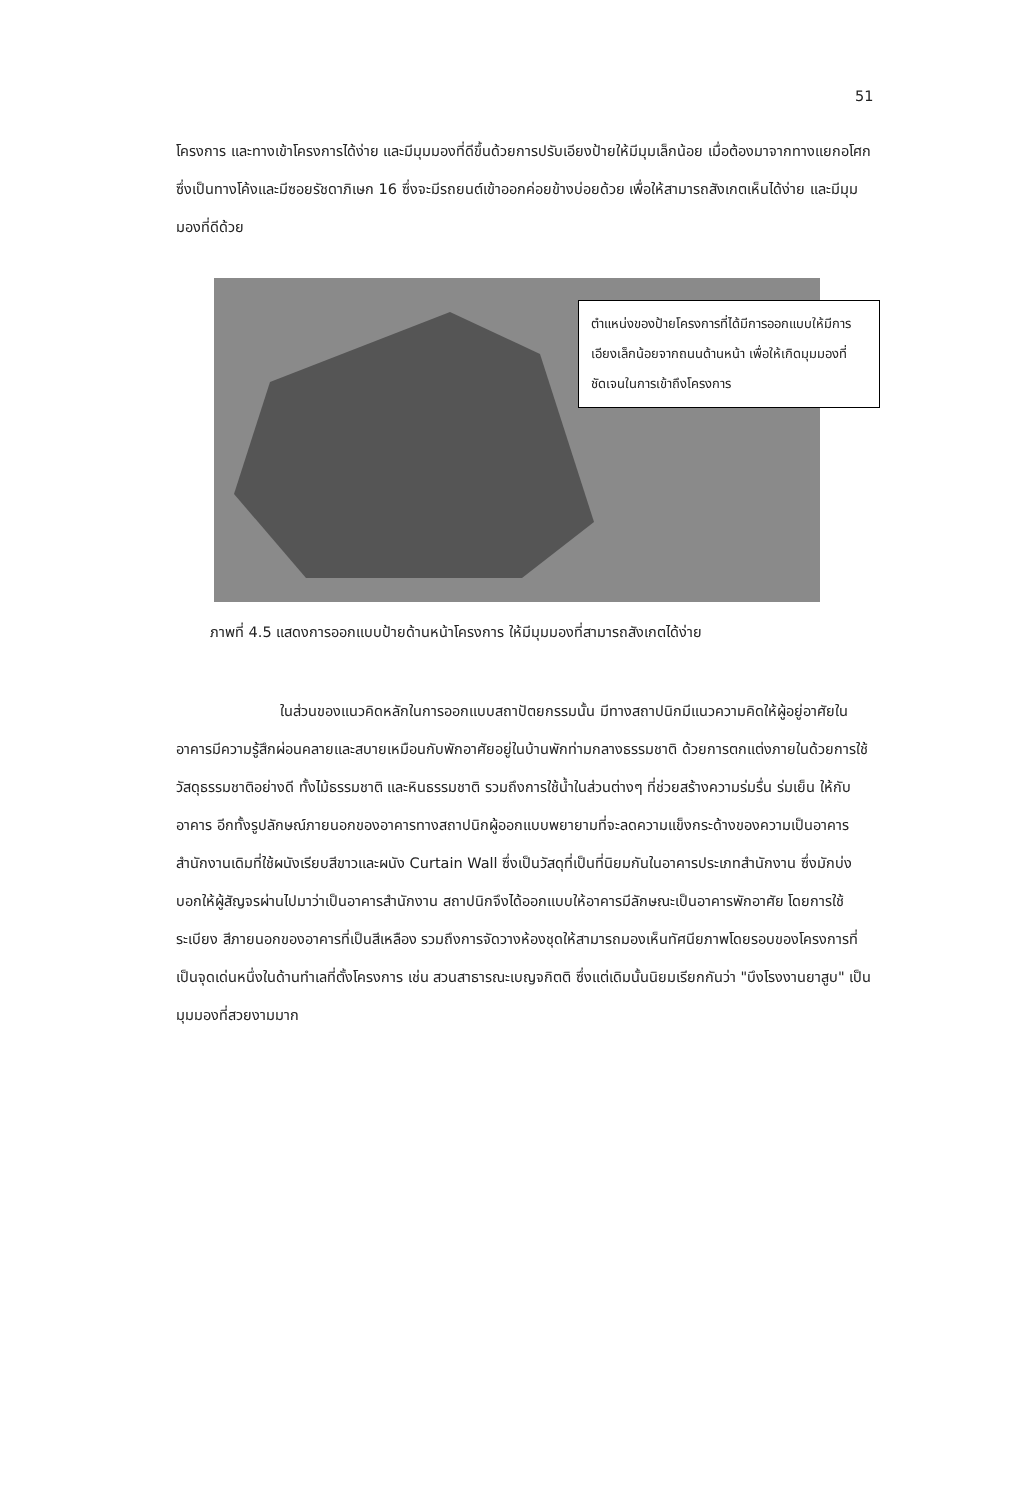51
โครงการ และทางเข้าโครงการได้ง่าย และมีมุมมองที่ดีขึ้นด้วยการปรับเอียงป้ายให้มีมุมเล็กน้อย เมื่อต้องมาจากทางแยกอโศก ซึ่งเป็นทางโค้งและมีซอยรัชดาภิเษก 16 ซึ่งจะมีรถยนต์เข้าออกค่อยข้างบ่อยด้วย เพื่อให้สามารถสังเกตเห็นได้ง่าย และมีมุมมองที่ดีด้วย
ตำแหน่งของป้ายโครงการที่ได้มีการออกแบบให้มีการเอียงเล็กน้อยจากถนนด้านหน้า เพื่อให้เกิดมุมมองที่ชัดเจนในการเข้าถึงโครงการ
ภาพที่ 4.5 แสดงการออกแบบป้ายด้านหน้าโครงการ ให้มีมุมมองที่สามารถสังเกตได้ง่าย
ในส่วนของแนวคิดหลักในการออกแบบสถาปัตยกรรมนั้น มีทางสถาปนิกมีแนวความคิดให้ผู้อยู่อาศัยในอาคารมีความรู้สึกผ่อนคลายและสบายเหมือนกับพักอาศัยอยู่ในบ้านพักท่ามกลางธรรมชาติ ด้วยการตกแต่งภายในด้วยการใช้วัสดุธรรมชาติอย่างดี ทั้งไม้ธรรมชาติ และหินธรรมชาติ รวมถึงการใช้น้ำในส่วนต่างๆ ที่ช่วยสร้างความร่มรื่น ร่มเย็น ให้กับอาคาร อีกทั้งรูปลักษณ์ภายนอกของอาคารทางสถาปนิกผู้ออกแบบพยายามที่จะลดความแข็งกระด้างของความเป็นอาคารสำนักงานเดิมที่ใช้ผนังเรียบสีขาวและผนัง Curtain Wall ซึ่งเป็นวัสดุที่เป็นที่นิยมกันในอาคารประเภทสำนักงาน ซึ่งมักบ่งบอกให้ผู้สัญจรผ่านไปมาว่าเป็นอาคารสำนักงาน สถาปนิกจึงได้ออกแบบให้อาคารมีลักษณะเป็นอาคารพักอาศัย โดยการใช้ระเบียง สีภายนอกของอาคารที่เป็นสีเหลือง รวมถึงการจัดวางห้องชุดให้สามารถมองเห็นทัศนียภาพโดยรอบของโครงการที่เป็นจุดเด่นหนึ่งในด้านทำเลที่ตั้งโครงการ เช่น สวนสาธารณะเบญจกิตติ ซึ่งแต่เดิมนั้นนิยมเรียกกันว่า "บึงโรงงานยาสูบ" เป็นมุมมองที่สวยงามมาก